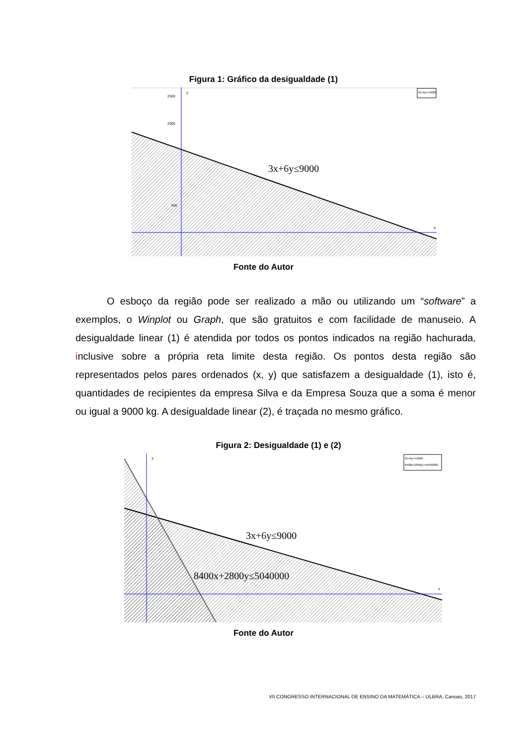Figura 1: Gráfico da desigualdade (1)
y
x
2500
2000
500
3x+6y≤9000
3x+6y<=9000
Fonte do Autor
O esboço da região pode ser realizado a mão ou utilizando um “software” a exemplos, o Winplot ou Graph, que são gratuitos e com facilidade de manuseio. A desigualdade linear (1) é atendida por todos os pontos indicados na região hachurada, inclusive sobre a própria reta limite desta região. Os pontos desta região são representados pelos pares ordenados (x, y) que satisfazem a desigualdade (1), isto é, quantidades de recipientes da empresa Silva e da Empresa Souza que a soma é menor ou igual a 9000 kg. A desigualdade linear (2), é traçada no mesmo gráfico.
Figura 2: Desigualdade (1) e (2)
y
x
3x+6y≤9000
8400x+2800y≤5040000
3x+6y<=9000
8400x+2800y<=5040000
Fonte do Autor
VII CONGRESSO INTERNACIONAL DE ENSINO DA MATEMÁTICA – ULBRA, Canoas, 2017